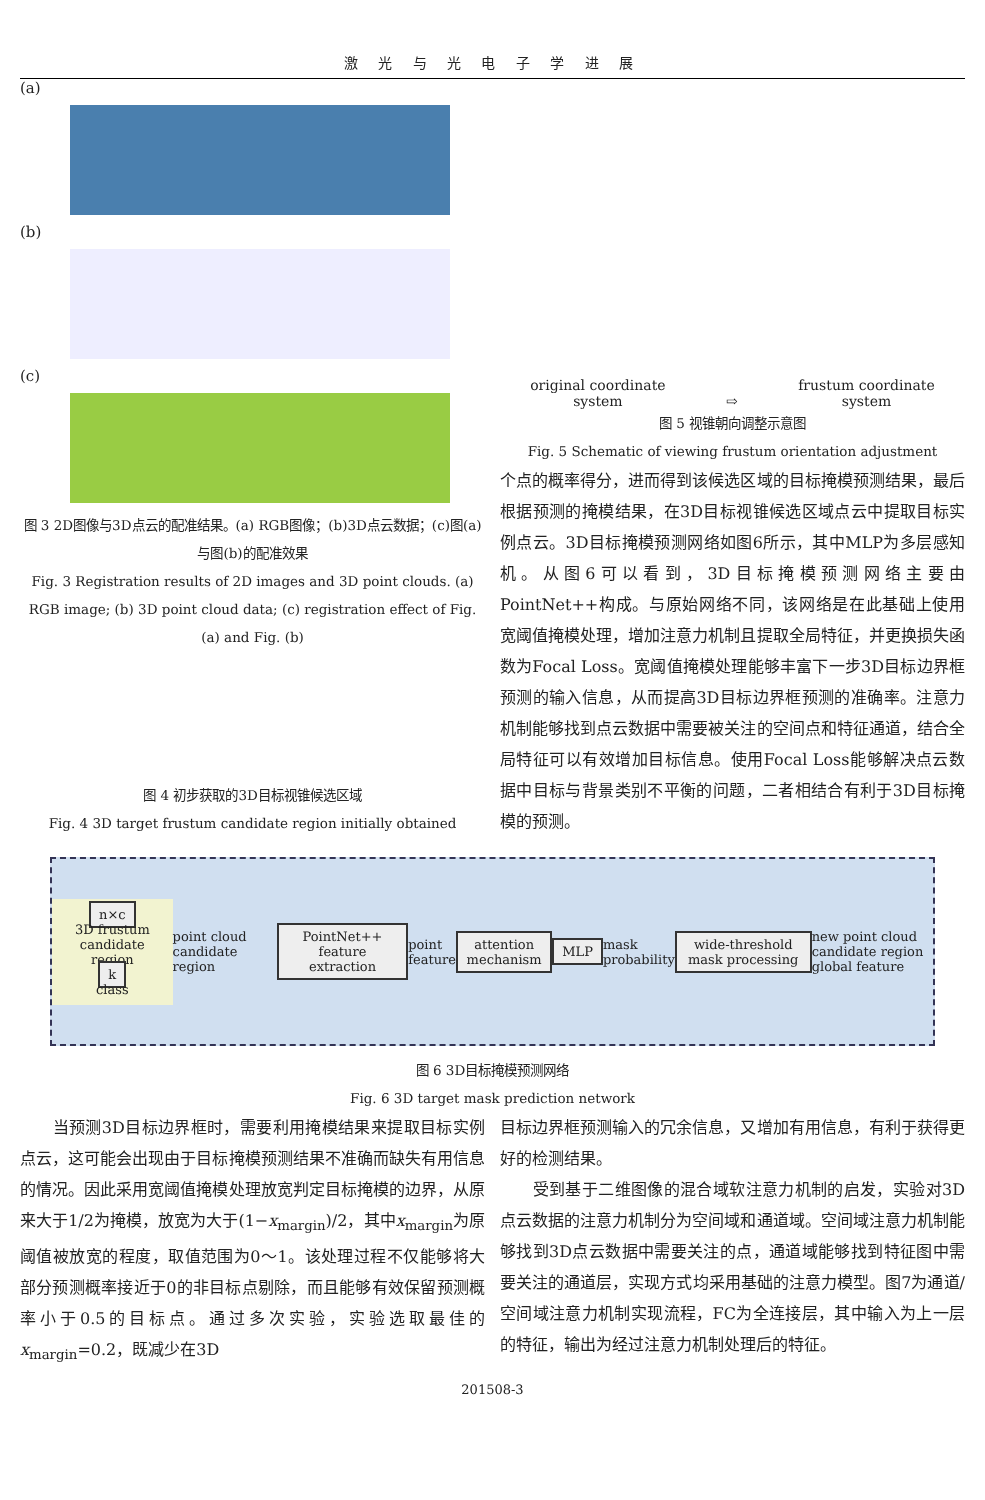激 光 与 光 电 子 学 进 展
(a)
(b)
(c)
图 3 2D图像与3D点云的配准结果。(a) RGB图像；(b)3D点云数据；(c)图(a)与图(b)的配准效果
Fig. 3 Registration results of 2D images and 3D point clouds. (a) RGB image; (b) 3D point cloud data; (c) registration effect of Fig. (a) and Fig. (b)
图 4 初步获取的3D目标视锥候选区域
Fig. 4 3D target frustum candidate region initially obtained
original coordinate
system
⇨
frustum coordinate
system
图 5 视锥朝向调整示意图
Fig. 5 Schematic of viewing frustum orientation adjustment
个点的概率得分，进而得到该候选区域的目标掩模预测结果，最后根据预测的掩模结果，在3D目标视锥候选区域点云中提取目标实例点云。3D目标掩模预测网络如图6所示，其中MLP为多层感知机。从图6可以看到，3D目标掩模预测网络主要由PointNet++构成。与原始网络不同，该网络是在此基础上使用宽阈值掩模处理，增加注意力机制且提取全局特征，并更换损失函数为Focal Loss。宽阈值掩模处理能够丰富下一步3D目标边界框预测的输入信息，从而提高3D目标边界框预测的准确率。注意力机制能够找到点云数据中需要被关注的空间点和特征通道，结合全局特征可以有效增加目标信息。使用Focal Loss能够解决点云数据中目标与背景类别不平衡的问题，二者相结合有利于3D目标掩模的预测。
n×c
3D frustum candidate region
k
class
point cloud candidate region
PointNet++ feature extraction
point feature
attention mechanism MLP
mask probability
wide-threshold mask processing
new point cloud candidate region
global feature
图 6 3D目标掩模预测网络
Fig. 6 3D target mask prediction network
　　当预测3D目标边界框时，需要利用掩模结果来提取目标实例点云，这可能会出现由于目标掩模预测结果不准确而缺失有用信息的情况。因此采用宽阈值掩模处理放宽判定目标掩模的边界，从原来大于1/2为掩模，放宽为大于(1−x<sub>margin</sub>)/2，其中x<sub>margin</sub>为原阈值被放宽的程度，取值范围为0～1。该处理过程不仅能够将大部分预测概率接近于0的非目标点剔除，而且能够有效保留预测概率小于0.5的目标点。通过多次实验，实验选取最佳的x<sub>margin</sub>=0.2，既减少在3D
目标边界框预测输入的冗余信息，又增加有用信息，有利于获得更好的检测结果。
　　受到基于二维图像的混合域软注意力机制的启发，实验对3D点云数据的注意力机制分为空间域和通道域。空间域注意力机制能够找到3D点云数据中需要关注的点，通道域能够找到特征图中需要关注的通道层，实现方式均采用基础的注意力模型。图7为通道/空间域注意力机制实现流程，FC为全连接层，其中输入为上一层的特征，输出为经过注意力机制处理后的特征。
201508-3